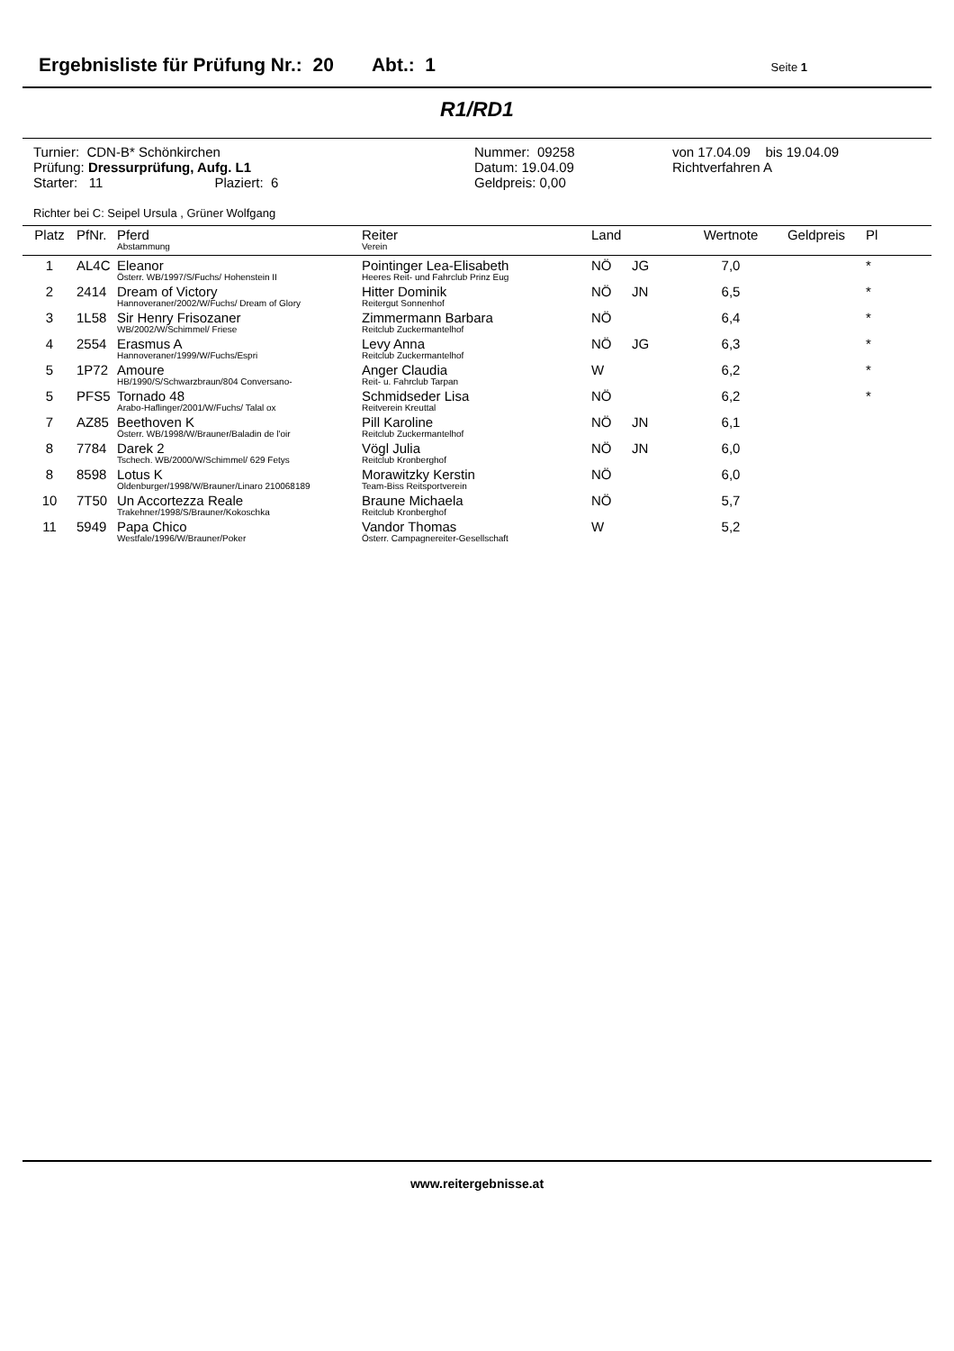Ergebnisliste für Prüfung Nr.: 20 Abt.: 1 Seite 1
R1/RD1
Turnier: CDN-B* Schönkirchen
Prüfung: Dressurprüfung, Aufg. L1
Starter: 11 Plaziert: 6
Nummer: 09258
Datum: 19.04.09
Geldpreis: 0,00
von 17.04.09 bis 19.04.09
Richtverfahren A
Richter bei C: Seipel Ursula , Grüner Wolfgang
| Platz | PfNr. | Pferd Abstammung | Reiter Verein | Land | | Wertnote | Geldpreis | Pl |
| --- | --- | --- | --- | --- | --- | --- | --- | --- |
| 1 | AL4C | Eleanor Österr. WB/1997/S/Fuchs/ Hohenstein II | Pointinger Lea-Elisabeth Heeres Reit- und Fahrclub Prinz Eug | NÖ | JG | 7,0 | | * |
| 2 | 2414 | Dream of Victory Hannoveraner/2002/W/Fuchs/ Dream of Glory | Hitter Dominik Reitergut Sonnenhof | NÖ | JN | 6,5 | | * |
| 3 | 1L58 | Sir Henry Frisozaner WB/2002/W/Schimmel/ Friese | Zimmermann Barbara Reitclub Zuckermantelhof | NÖ | | 6,4 | | * |
| 4 | 2554 | Erasmus A Hannoveraner/1999/W/Fuchs/Espri | Levy Anna Reitclub Zuckermantelhof | NÖ | JG | 6,3 | | * |
| 5 | 1P72 | Amoure HB/1990/S/Schwarzbraun/804 Conversano- | Anger Claudia Reit- u. Fahrclub Tarpan | W | | 6,2 | | * |
| 5 | PFS5 | Tornado 48 Arabo-Haflinger/2001/W/Fuchs/ Talal ox | Schmidseder Lisa Reitverein Kreuttal | NÖ | | 6,2 | | * |
| 7 | AZ85 | Beethoven K Österr. WB/1998/W/Brauner/Baladin de l'oir | Pill Karoline Reitclub Zuckermantelhof | NÖ | JN | 6,1 | | |
| 8 | 7784 | Darek 2 Tschech. WB/2000/W/Schimmel/ 629 Fetys | Vögl Julia Reitclub Kronberghof | NÖ | JN | 6,0 | | |
| 8 | 8598 | Lotus K Oldenburger/1998/W/Brauner/Linaro 210068189 | Morawitzky Kerstin Team-Biss Reitsportverein | NÖ | | 6,0 | | |
| 10 | 7T50 | Un Accortezza Reale Trakehner/1998/S/Brauner/Kokoschka | Braune Michaela Reitclub Kronberghof | NÖ | | 5,7 | | |
| 11 | 5949 | Papa Chico Westfale/1996/W/Brauner/Poker | Vandor Thomas Österr. Campagnereiter-Gesellschaft | W | | 5,2 | | |
www.reitergebnisse.at